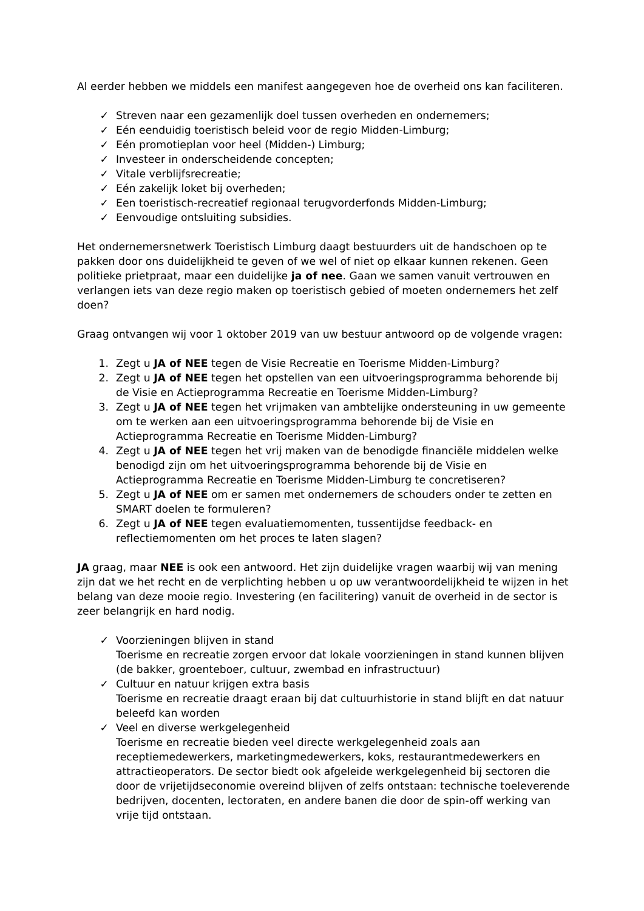Al eerder hebben we middels een manifest aangegeven hoe de overheid ons kan faciliteren.
✓ Streven naar een gezamenlijk doel tussen overheden en ondernemers;
✓ Eén eenduidig toeristisch beleid voor de regio Midden-Limburg;
✓ Eén promotieplan voor heel (Midden-) Limburg;
✓ Investeer in onderscheidende concepten;
✓ Vitale verblijfsrecreatie;
✓ Eén zakelijk loket bij overheden;
✓ Een toeristisch-recreatief regionaal terugvorderfonds Midden-Limburg;
✓ Eenvoudige ontsluiting subsidies.
Het ondernemersnetwerk Toeristisch Limburg daagt bestuurders uit de handschoen op te pakken door ons duidelijkheid te geven of we wel of niet op elkaar kunnen rekenen. Geen politieke prietpraat, maar een duidelijke ja of nee. Gaan we samen vanuit vertrouwen en verlangen iets van deze regio maken op toeristisch gebied of moeten ondernemers het zelf doen?
Graag ontvangen wij voor 1 oktober 2019 van uw bestuur antwoord op de volgende vragen:
1. Zegt u JA of NEE tegen de Visie Recreatie en Toerisme Midden-Limburg?
2. Zegt u JA of NEE tegen het opstellen van een uitvoeringsprogramma behorende bij de Visie en Actieprogramma Recreatie en Toerisme Midden-Limburg?
3. Zegt u JA of NEE tegen het vrijmaken van ambtelijke ondersteuning in uw gemeente om te werken aan een uitvoeringsprogramma behorende bij de Visie en Actieprogramma Recreatie en Toerisme Midden-Limburg?
4. Zegt u JA of NEE tegen het vrij maken van de benodigde financiële middelen welke benodigd zijn om het uitvoeringsprogramma behorende bij de Visie en Actieprogramma Recreatie en Toerisme Midden-Limburg te concretiseren?
5. Zegt u JA of NEE om er samen met ondernemers de schouders onder te zetten en SMART doelen te formuleren?
6. Zegt u JA of NEE tegen evaluatiemomenten, tussentijdse feedback- en reflectiemomenten om het proces te laten slagen?
JA graag, maar NEE is ook een antwoord. Het zijn duidelijke vragen waarbij wij van mening zijn dat we het recht en de verplichting hebben u op uw verantwoordelijkheid te wijzen in het belang van deze mooie regio. Investering (en facilitering) vanuit de overheid in de sector is zeer belangrijk en hard nodig.
✓ Voorzieningen blijven in stand
Toerisme en recreatie zorgen ervoor dat lokale voorzieningen in stand kunnen blijven (de bakker, groenteboer, cultuur, zwembad en infrastructuur)
✓ Cultuur en natuur krijgen extra basis
Toerisme en recreatie draagt eraan bij dat cultuurhistorie in stand blijft en dat natuur beleefd kan worden
✓ Veel en diverse werkgelegenheid
Toerisme en recreatie bieden veel directe werkgelegenheid zoals aan receptiemedewerkers, marketingmedewerkers, koks, restaurantmedewerkers en attractieoperators. De sector biedt ook afgeleide werkgelegenheid bij sectoren die door de vrijetijdseconomie overeind blijven of zelfs ontstaan: technische toeleverende bedrijven, docenten, lectoraten, en andere banen die door de spin-off werking van vrije tijd ontstaan.